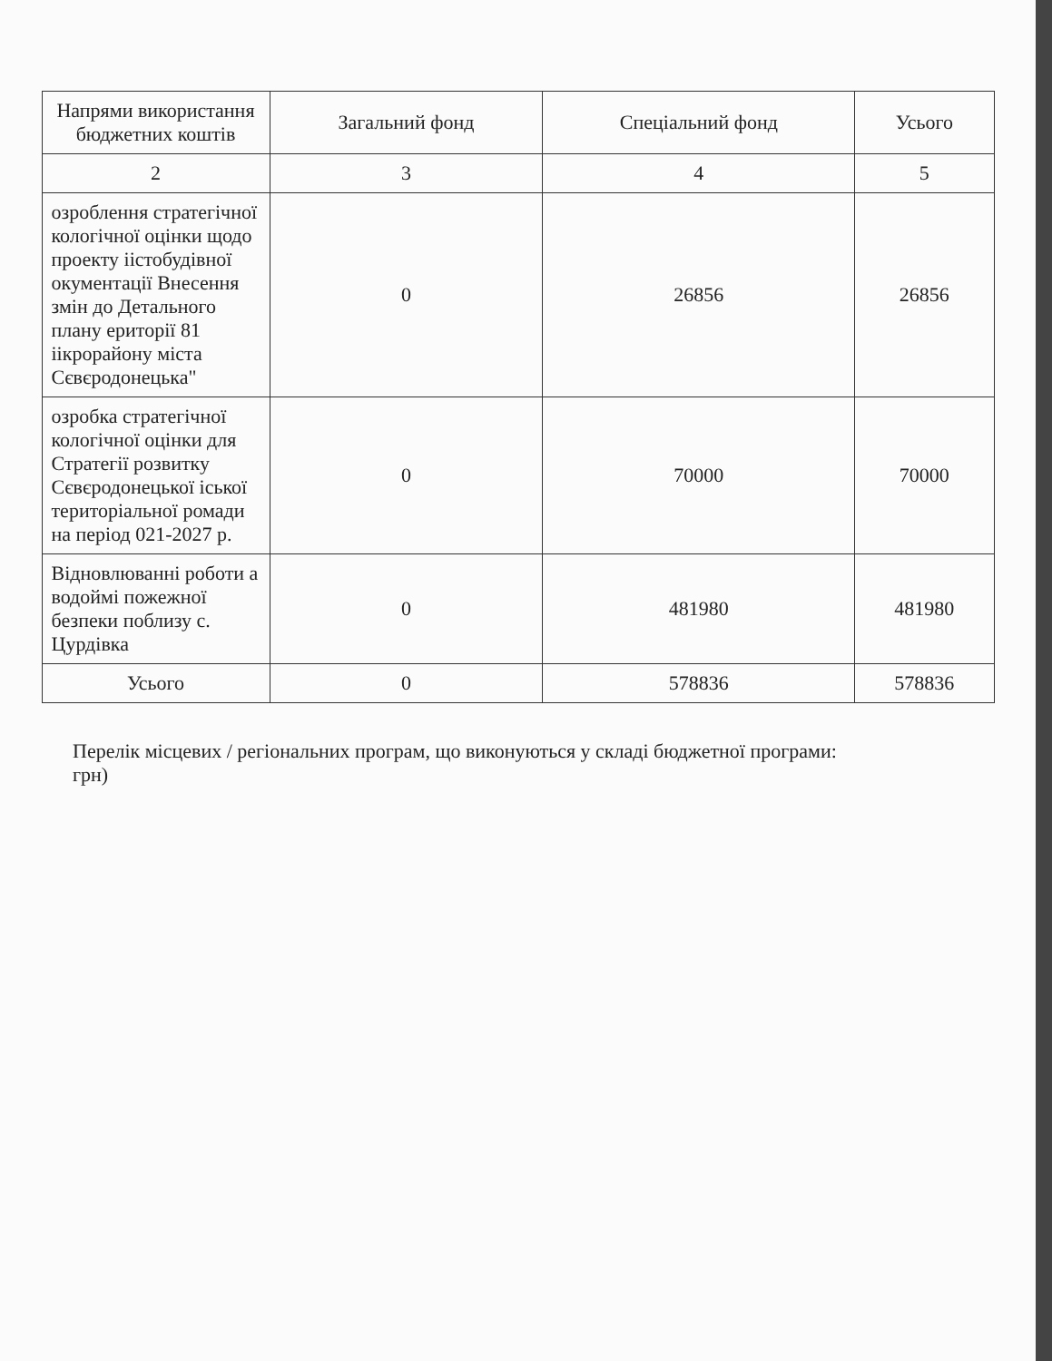| Напрями використання бюджетних коштів | Загальний фонд | Спеціальний фонд | Усього |
| --- | --- | --- | --- |
| 2 | 3 | 4 | 5 |
| озроблення стратегічної кологічної оцінки щодо проекту іістобудівної окументації Внесення змін до Детального плану ериторії 81 іікрорайону міста Сєвєродонецька" | 0 | 26856 | 26856 |
| озробка стратегічної кологічної оцінки для Стратегії розвитку Сєвєродонецької іської територіальної ромади на період 021-2027 р. | 0 | 70000 | 70000 |
| Відновлюванні роботи а водоймі пожежної безпеки поблизу с. Цурдівка | 0 | 481980 | 481980 |
| Усього | 0 | 578836 | 578836 |
Перелік місцевих / регіональних програм, що виконуються у складі бюджетної програми:
грн)